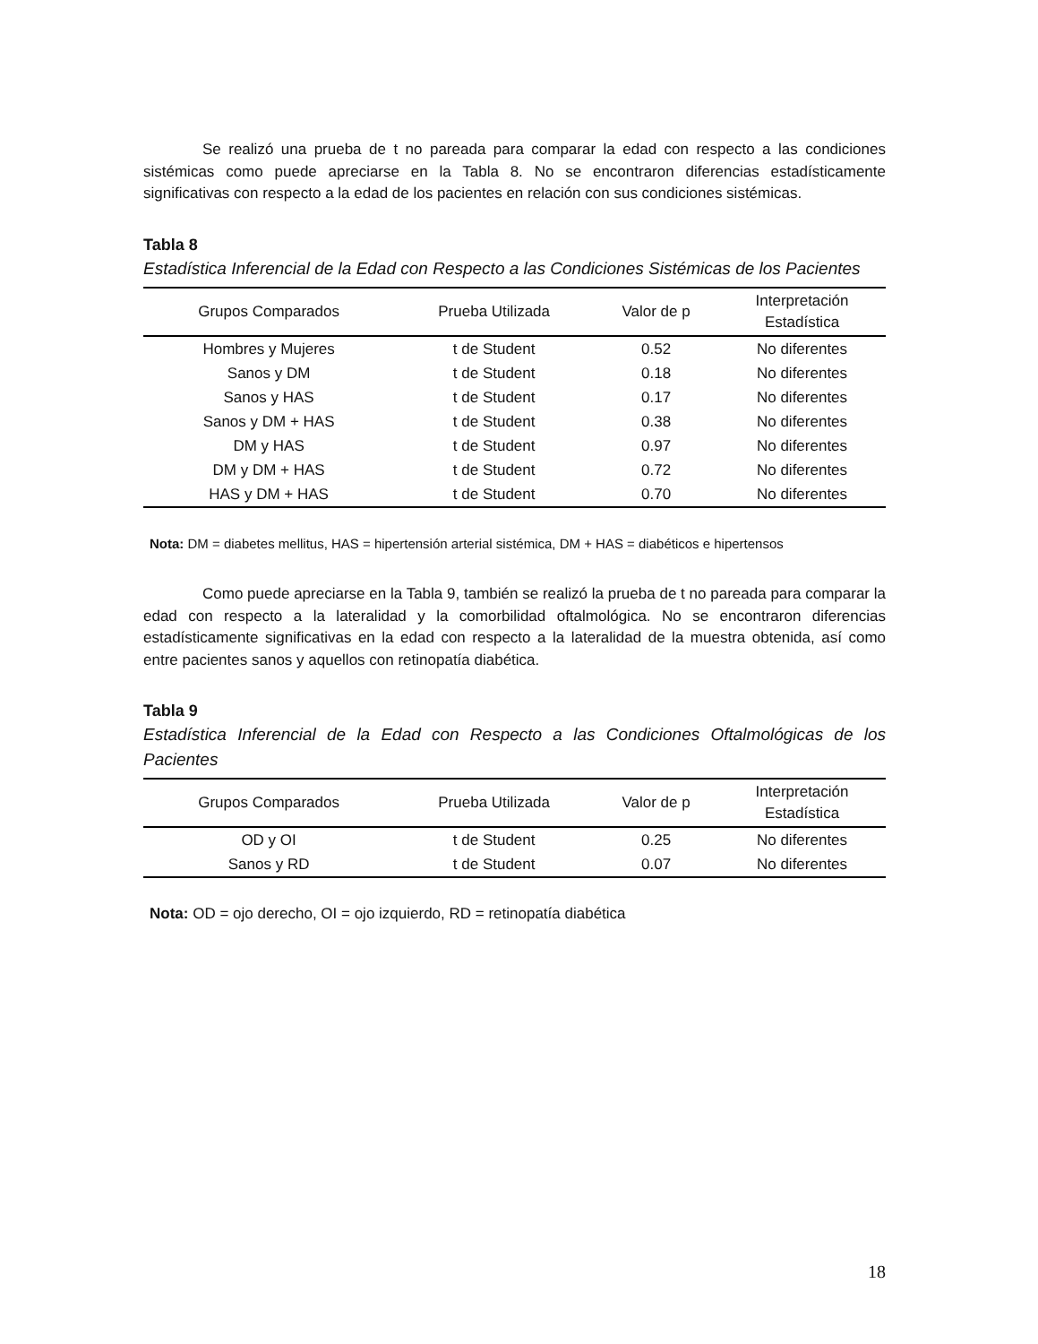Se realizó una prueba de t no pareada para comparar la edad con respecto a las condiciones sistémicas como puede apreciarse en la Tabla 8. No se encontraron diferencias estadísticamente significativas con respecto a la edad de los pacientes en relación con sus condiciones sistémicas.
Tabla 8
Estadística Inferencial de la Edad con Respecto a las Condiciones Sistémicas de los Pacientes
| Grupos Comparados | Prueba Utilizada | Valor de p | Interpretación Estadística |
| --- | --- | --- | --- |
| Hombres y Mujeres | t de Student | 0.52 | No diferentes |
| Sanos y DM | t de Student | 0.18 | No diferentes |
| Sanos y HAS | t de Student | 0.17 | No diferentes |
| Sanos y DM + HAS | t de Student | 0.38 | No diferentes |
| DM y HAS | t de Student | 0.97 | No diferentes |
| DM y DM + HAS | t de Student | 0.72 | No diferentes |
| HAS y DM + HAS | t de Student | 0.70 | No diferentes |
Nota: DM = diabetes mellitus, HAS = hipertensión arterial sistémica, DM + HAS = diabéticos e hipertensos
Como puede apreciarse en la Tabla 9, también se realizó la prueba de t no pareada para comparar la edad con respecto a la lateralidad y la comorbilidad oftalmológica. No se encontraron diferencias estadísticamente significativas en la edad con respecto a la lateralidad de la muestra obtenida, así como entre pacientes sanos y aquellos con retinopatía diabética.
Tabla 9
Estadística Inferencial de la Edad con Respecto a las Condiciones Oftalmológicas de los Pacientes
| Grupos Comparados | Prueba Utilizada | Valor de p | Interpretación Estadística |
| --- | --- | --- | --- |
| OD y OI | t de Student | 0.25 | No diferentes |
| Sanos y RD | t de Student | 0.07 | No diferentes |
Nota: OD = ojo derecho, OI = ojo izquierdo, RD = retinopatía diabética
18